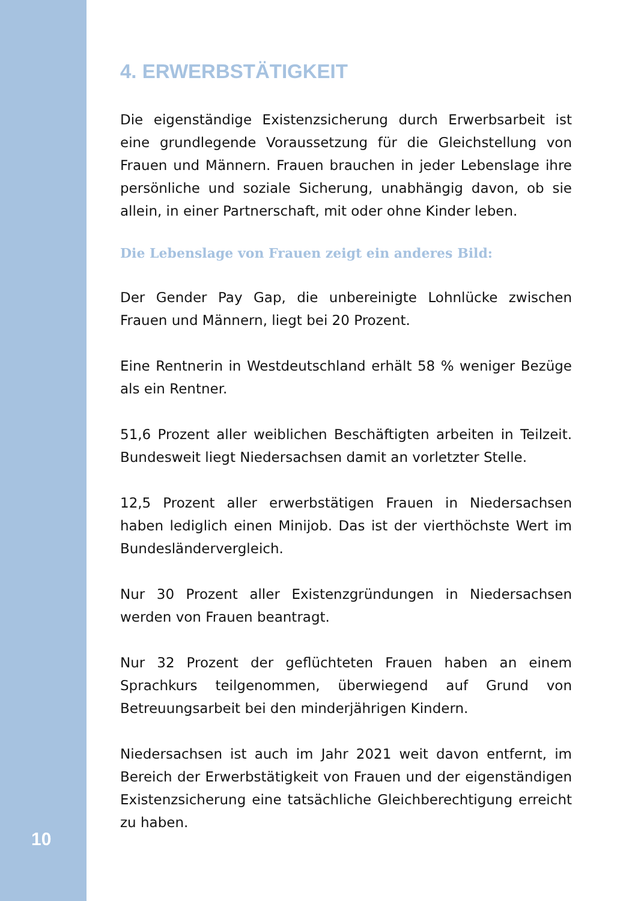4. ERWERBSTÄTIGKEIT
Die eigenständige Existenzsicherung durch Erwerbsarbeit ist eine grundlegende Voraussetzung für die Gleichstellung von Frauen und Männern. Frauen brauchen in jeder Lebenslage ihre persönliche und soziale Sicherung, unabhängig davon, ob sie allein, in einer Partnerschaft, mit oder ohne Kinder leben.
Die Lebenslage von Frauen zeigt ein anderes Bild:
Der Gender Pay Gap, die unbereinigte Lohnlücke zwischen Frauen und Männern, liegt bei 20 Prozent.
Eine Rentnerin in Westdeutschland erhält 58 % weniger Bezüge als ein Rentner.
51,6 Prozent aller weiblichen Beschäftigten arbeiten in Teilzeit. Bundesweit liegt Niedersachsen damit an vorletzter Stelle.
12,5 Prozent aller erwerbstätigen Frauen in Niedersachsen haben lediglich einen Minijob. Das ist der vierthöchste Wert im Bundesländervergleich.
Nur 30 Prozent aller Existenzgründungen in Niedersachsen werden von Frauen beantragt.
Nur 32 Prozent der geflüchteten Frauen haben an einem Sprachkurs teilgenommen, überwiegend auf Grund von Betreuungsarbeit bei den minderjährigen Kindern.
Niedersachsen ist auch im Jahr 2021 weit davon entfernt, im Bereich der Erwerbstätigkeit von Frauen und der eigenständigen Existenzsicherung eine tatsächliche Gleichberechtigung erreicht zu haben.
10